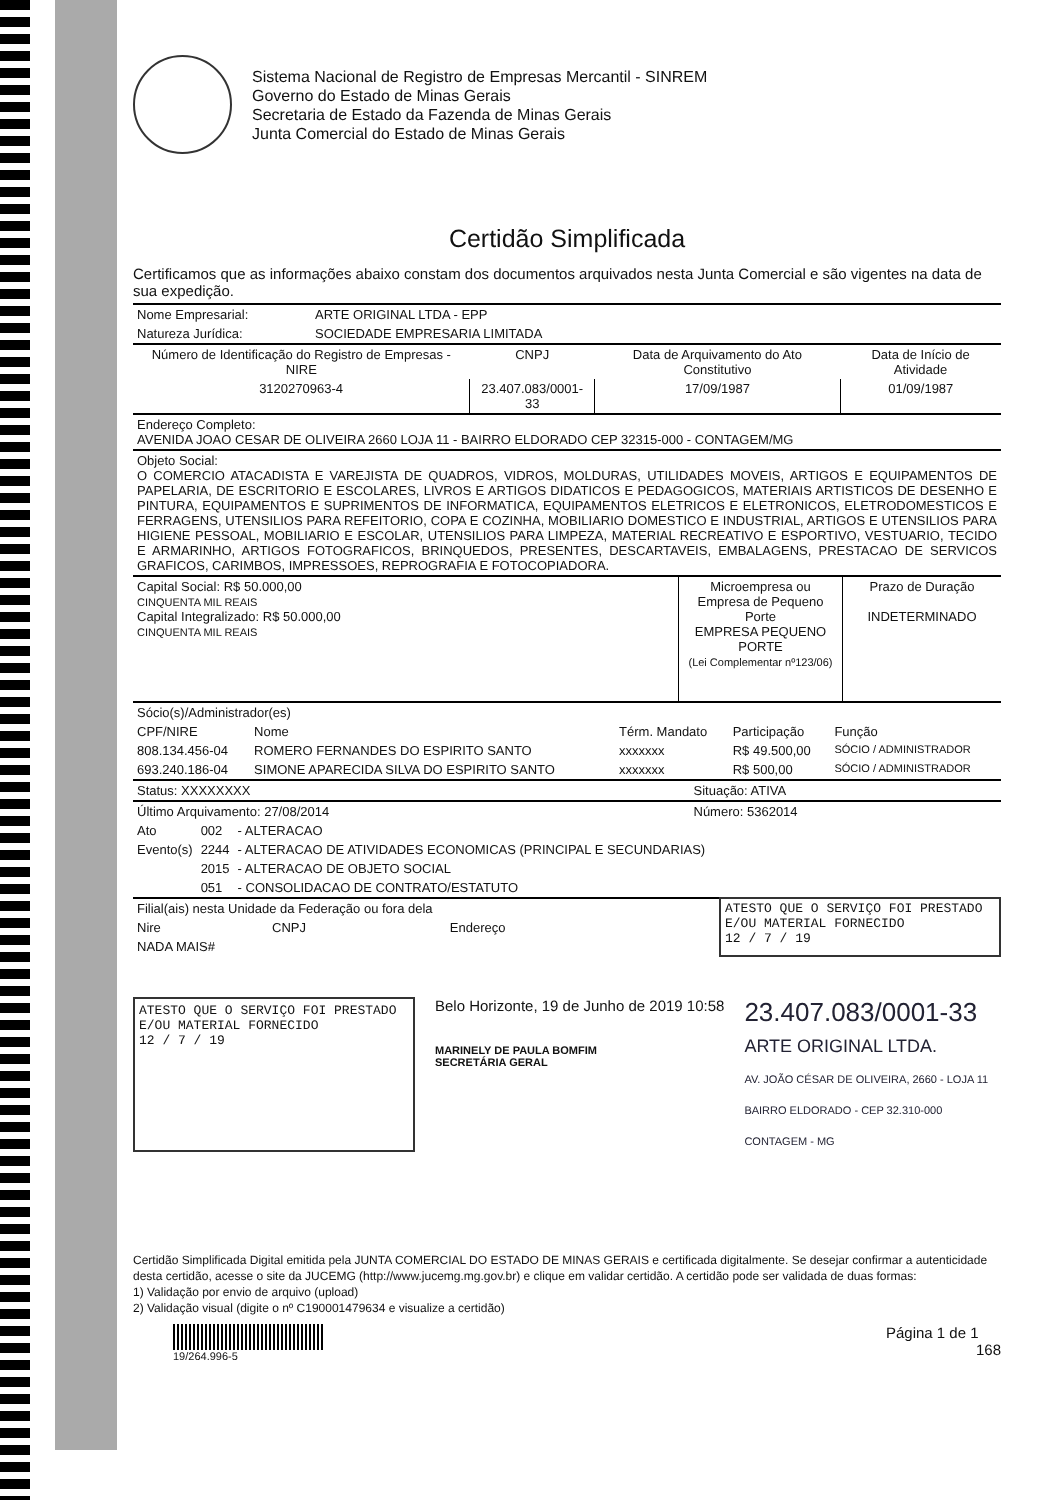Sistema Nacional de Registro de Empresas Mercantil - SINREM
Governo do Estado de Minas Gerais
Secretaria de Estado da Fazenda de Minas Gerais
Junta Comercial do Estado de Minas Gerais
Certidão Simplificada
Certificamos que as informações abaixo constam dos documentos arquivados nesta Junta Comercial e são vigentes na data de sua expedição.
| Nome Empresarial: | ARTE ORIGINAL LTDA - EPP |
| Natureza Jurídica: | SOCIEDADE EMPRESARIA LIMITADA |
| Número de Identificação do Registro de Empresas - NIRE | CNPJ | Data de Arquivamento do Ato Constitutivo | Data de Início de Atividade |
| --- | --- | --- | --- |
| 3120270963-4 | 23.407.083/0001-33 | 17/09/1987 | 01/09/1987 |
| Endereço Completo: AVENIDA JOAO CESAR DE OLIVEIRA 2660 LOJA 11 - BAIRRO ELDORADO CEP 32315-000 - CONTAGEM/MG |
| Objeto Social: O COMERCIO ATACADISTA E VAREJISTA DE QUADROS, VIDROS, MOLDURAS, UTILIDADES MOVEIS, ARTIGOS E EQUIPAMENTOS DE PAPELARIA, DE ESCRITORIO E ESCOLARES, LIVROS E ARTIGOS DIDATICOS E PEDAGOGICOS, MATERIAIS ARTISTICOS DE DESENHO E PINTURA, EQUIPAMENTOS E SUPRIMENTOS DE INFORMATICA, EQUIPAMENTOS ELETRICOS E ELETRONICOS, ELETRODOMESTICOS E FERRAGENS, UTENSILIOS PARA REFEITORIO, COPA E COZINHA, MOBILIARIO DOMESTICO E INDUSTRIAL, ARTIGOS E UTENSILIOS PARA HIGIENE PESSOAL, MOBILIARIO E ESCOLAR, UTENSILIOS PARA LIMPEZA, MATERIAL RECREATIVO E ESPORTIVO, VESTUARIO, TECIDO E ARMARINHO, ARTIGOS FOTOGRAFICOS, BRINQUEDOS, PRESENTES, DESCARTAVEIS, EMBALAGENS, PRESTACAO DE SERVICOS GRAFICOS, CARIMBOS, IMPRESSOES, REPROGRAFIA E FOTOCOPIADORA. |
| Capital Social: R$ 50.000,00 CINQUENTA MIL REAIS Capital Integralizado: R$ 50.000,00 CINQUENTA MIL REAIS | Microempresa ou Empresa de Pequeno Porte EMPRESA PEQUENO PORTE (Lei Complementar nº123/06) | Prazo de Duração INDETERMINADO |
| Sócio(s)/Administrador(es) | | | | |
| CPF/NIRE | Nome | Térm. Mandato | Participação | Função |
| 808.134.456-04 | ROMERO FERNANDES DO ESPIRITO SANTO | xxxxxxx | R$ 49.500,00 | SÓCIO / ADMINISTRADOR |
| 693.240.186-04 | SIMONE APARECIDA SILVA DO ESPIRITO SANTO | xxxxxxx | R$ 500,00 | SÓCIO / ADMINISTRADOR |
| Status: XXXXXXXX | Situação: ATIVA |
| Último Arquivamento: 27/08/2014 | Número: 5362014 |
| Ato | 002 | - ALTERACAO |
| Evento(s) | 2244 | - ALTERACAO DE ATIVIDADES ECONOMICAS (PRINCIPAL E SECUNDARIAS) |
| | 2015 | - ALTERACAO DE OBJETO SOCIAL |
| | 051 | - CONSOLIDACAO DE CONTRATO/ESTATUTO |
| Filial(ais) nesta Unidade da Federação ou fora dela | | | ATESTO QUE O SERVIÇO FOI PRESTADO E/OU MATERIAL FORNECIDO 12 / 7 / 19 |
| Nire | CNPJ | Endereço | |
| NADA MAIS# | | | |
ATESTO QUE O SERVIÇO FOI PRESTADO
E/OU MATERIAL FORNECIDO
12 / 7 / 19
Belo Horizonte, 19 de Junho de 2019 10:58
MARINELY DE PAULA BOMFIM
SECRETÁRIA GERAL
23.407.083/0001-33
ARTE ORIGINAL LTDA.
AV. JOÃO CÉSAR DE OLIVEIRA, 2660 - LOJA 11
BAIRRO ELDORADO - CEP 32.310-000
CONTAGEM - MG
Certidão Simplificada Digital emitida pela JUNTA COMERCIAL DO ESTADO DE MINAS GERAIS e certificada digitalmente. Se desejar confirmar a autenticidade desta certidão, acesse o site da JUCEMG (http://www.jucemg.mg.gov.br) e clique em validar certidão. A certidão pode ser validada de duas formas:
1) Validação por envio de arquivo (upload)
2) Validação visual (digite o nº C190001479634 e visualize a certidão)
19/264.996-5
Página 1 de 1
168